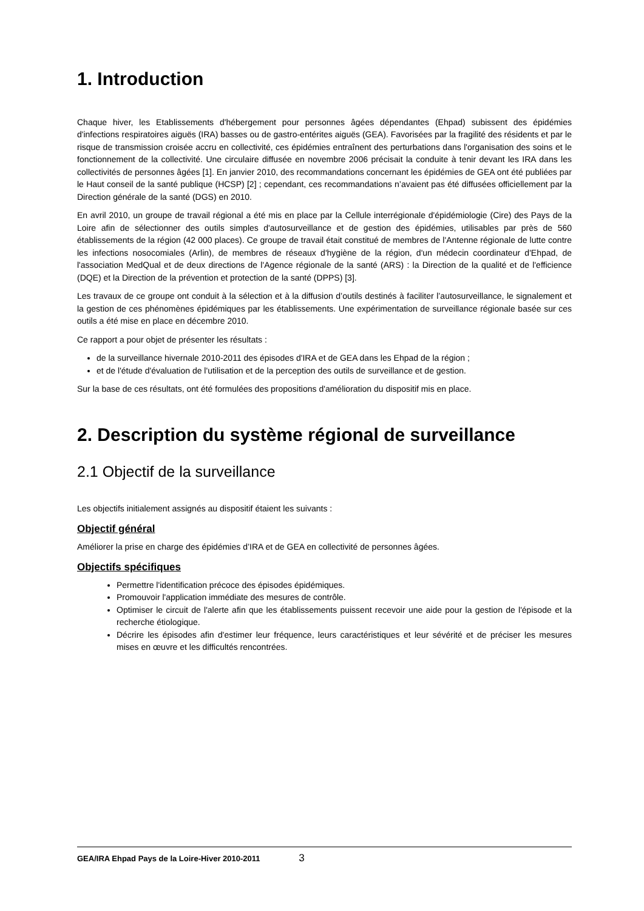1. Introduction
Chaque hiver, les Etablissements d'hébergement pour personnes âgées dépendantes (Ehpad) subissent des épidémies d'infections respiratoires aiguës (IRA) basses ou de gastro-entérites aiguës (GEA). Favorisées par la fragilité des résidents et par le risque de transmission croisée accru en collectivité, ces épidémies entraînent des perturbations dans l'organisation des soins et le fonctionnement de la collectivité. Une circulaire diffusée en novembre 2006 précisait la conduite à tenir devant les IRA dans les collectivités de personnes âgées [1]. En janvier 2010, des recommandations concernant les épidémies de GEA ont été publiées par le Haut conseil de la santé publique (HCSP) [2] ; cependant, ces recommandations n’avaient pas été diffusées officiellement par la Direction générale de la santé (DGS) en 2010.
En avril 2010, un groupe de travail régional a été mis en place par la Cellule interrégionale d'épidémiologie (Cire) des Pays de la Loire afin de sélectionner des outils simples d'autosurveillance et de gestion des épidémies, utilisables par près de 560 établissements de la région (42 000 places). Ce groupe de travail était constitué de membres de l'Antenne régionale de lutte contre les infections nosocomiales (Arlin), de membres de réseaux d'hygiène de la région, d'un médecin coordinateur d'Ehpad, de l'association MedQual et de deux directions de l'Agence régionale de la santé (ARS) : la Direction de la qualité et de l'efficience (DQE) et la Direction de la prévention et protection de la santé (DPPS) [3].
Les travaux de ce groupe ont conduit à la sélection et à la diffusion d’outils destinés à faciliter l’autosurveillance, le signalement et la gestion de ces phénomènes épidémiques par les établissements. Une expérimentation de surveillance régionale basée sur ces outils a été mise en place en décembre 2010.
Ce rapport a pour objet de présenter les résultats :
de la surveillance hivernale 2010-2011 des épisodes d'IRA et de GEA dans les Ehpad de la région ;
et de l'étude d'évaluation de l'utilisation et de la perception des outils de surveillance et de gestion.
Sur la base de ces résultats, ont été formulées des propositions d'amélioration du dispositif mis en place.
2. Description du système régional de surveillance
2.1 Objectif de la surveillance
Les objectifs initialement assignés au dispositif étaient les suivants :
Objectif général
Améliorer la prise en charge des épidémies d’IRA et de GEA en collectivité de personnes âgées.
Objectifs spécifiques
Permettre l'identification précoce des épisodes épidémiques.
Promouvoir l'application immédiate des mesures de contrôle.
Optimiser le circuit de l'alerte afin que les établissements puissent recevoir une aide pour la gestion de l'épisode et la recherche étiologique.
Décrire les épisodes afin d'estimer leur fréquence, leurs caractéristiques et leur sévérité et de préciser les mesures mises en œuvre et les difficultés rencontrées.
GEA/IRA Ehpad Pays de la Loire-Hiver 2010-2011 3